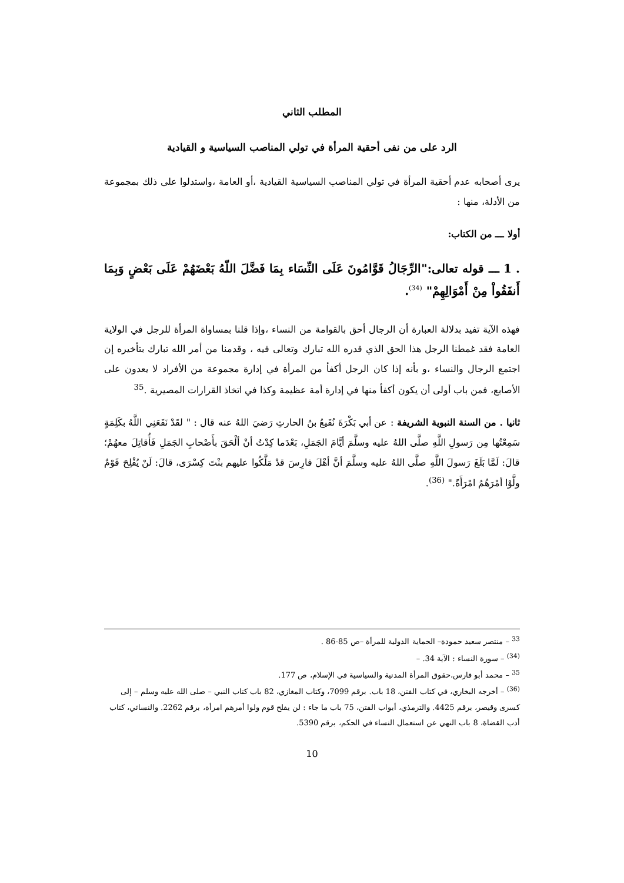المطلب الثاني
الرد على من نفى أحقية المرأة في تولي المناصب السياسية و القيادية
يرى أصحابه عدم أحقية المرأة في تولي المناصب السياسية القيادية ،أو العامة ،واستدلوا على ذلك بمجموعة من الأدلة، منها :
أولا ـــ من الكتاب:
. 1 ـــ قوله تعالى:"الرِّجَالُ قَوَّامُونَ عَلَى النِّسَاء بِمَا فَضَّلَ اللّهُ بَعْضَهُمْ عَلَى بَعْضٍ وَبِمَا أَنفَقُواْ مِنْ أَمْوَالِهِمْ" <sup>(34)</sup>.
فهذه الآية تفيد بدلالة العبارة أن الرجال أحق بالقوامة من النساء ،وإذا قلنا بمساواة المرأة للرجل في الولاية العامة فقد غمطنا الرجل هذا الحق الذي قدره الله تبارك وتعالى فيه ، وقدمنا من أمر الله تبارك بتأخيره إن اجتمع الرجال والنساء ،و بأنه إذا كان الرجل أكفأ من المرأة في إدارة مجموعة من الأفراد لا يعدون على الأصابع، فمن باب أولى أن يكون أكفأ منها في إدارة أمة عظيمة وكذا في اتخاذ القرارات المصيرية .<sup>35</sup>
ثانيا . من السنة النبوية الشريفة : عن أبي بَكْرَةَ نُفَيعُ بنُ الحارثِ رَضيَ اللهُ عنه قال : " لقَدْ نَفَعَنِي اللَّهُ بكَلِمَةٍ سَمِعْتُها مِن رَسولِ اللَّهِ صلَّى اللهُ عليه وسلَّمَ أيَّامَ الجَمَلِ، بَعْدَما كِدْتُ أنْ ألْحَقَ بأَصْحابِ الجَمَلِ فَأُقاتِلَ معهُمْ؛ قالَ: لَمَّا بَلَغَ رَسولَ اللَّهِ صلَّى اللهُ عليه وسلَّمَ أنَّ أهْلَ فارِسَ قدْ مَلَّكُوا عليهم بنْتَ كِسْرَى، قالَ: لَنْ يُفْلِحَ قَوْمٌ ولَّوْا أمْرَهُمُ امْرَأَةً." <sup>(36)</sup>.
<sup>33</sup> – منتصر سعيد حمودة– الحماية الدولية للمرأة –ص 85-86 .
<sup>(34)</sup> – سورة النساء : الآية 34. –
<sup>35</sup> – محمد أبو فارس،حقوق المرأة المدنية والسياسية في الإسلام، ص 177.
<sup>(36)</sup> – أخرجه البخاري، في كتاب الفتن، 18 باب. برقم 7099، وكتاب المغازي، 82 باب كتاب النبي – صلى الله عليه وسلم – إلى كسرى وقيصر، برقم 4425. والترمذي، أبواب الفتن، 75 باب ما جاء : لن يفلح قوم ولوا أمرهم امرأة، برقم 2262. والنسائي، كتاب أدب القضاة، 8 باب النهي عن استعمال النساء في الحكم، برقم 5390.
10